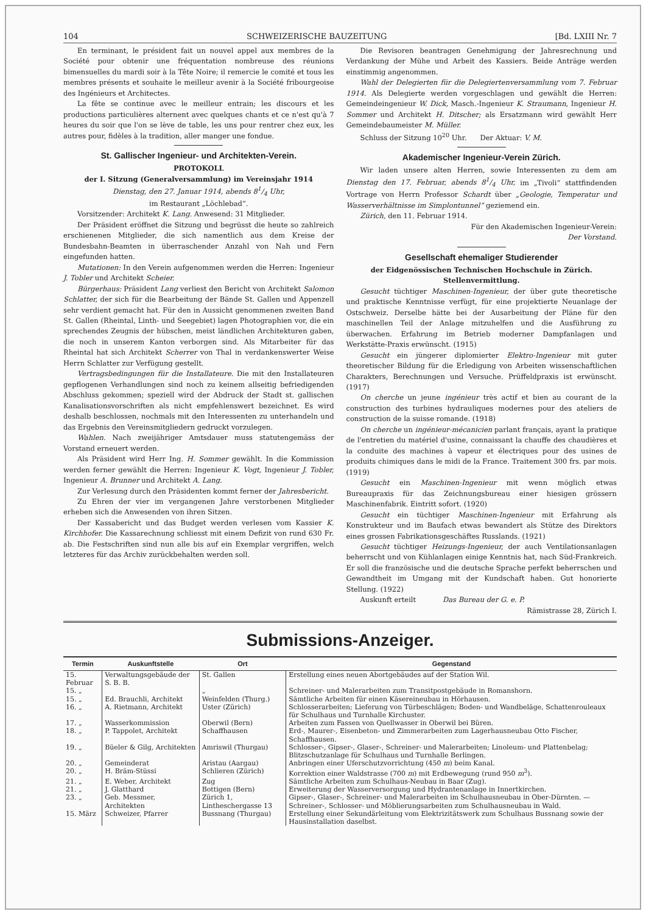104 SCHWEIZERISCHE BAUZEITUNG [Bd. LXIII Nr. 7
En terminant, le président fait un nouvel appel aux membres de la Société pour obtenir une fréquentation nombreuse des réunions bimensuelles du mardi soir à la Tête Noire; il remercie le comité et tous les membres présents et souhaite le meilleur avenir à la Société fribourgeoise des Ingénieurs et Architectes.
La fête se continue avec le meilleur entrain; les discours et les productions particulières alternent avec quelques chants et ce n'est qu'à 7 heures du soir que l'on se lève de table, les uns pour rentrer chez eux, les autres pour, fidèles à la tradition, aller manger une fondue.
St. Gallischer Ingenieur- und Architekten-Verein.
PROTOKOLL
der I. Sitzung (Generalversammlung) im Vereinsjahr 1914
Dienstag, den 27. Januar 1914, abends 81/4 Uhr,
im Restaurant „Löchlebad“.
Vorsitzender: Architekt K. Lang. Anwesend: 31 Mitglieder.
Der Präsident eröffnet die Sitzung und begrüsst die heute so zahlreich erschienenen Mitglieder, die sich namentlich aus dem Kreise der Bundesbahn-Beamten in überraschender Anzahl von Nah und Fern eingefunden hatten.
Mutationen: In den Verein aufgenommen werden die Herren: Ingenieur J. Tobler und Architekt Scheier.
Bürgerhaus: Präsident Lang verliest den Bericht von Architekt Salomon Schlatter, der sich für die Bearbeitung der Bände St. Gallen und Appenzell sehr verdient gemacht hat. Für den in Aussicht genommenen zweiten Band St. Gallen (Rheintal, Linth- und Seegebiet) lagen Photographien vor, die ein sprechendes Zeugnis der hübschen, meist ländlichen Architekturen gaben, die noch in unserem Kanton verborgen sind. Als Mitarbeiter für das Rheintal hat sich Architekt Scherrer von Thal in verdankenswerter Weise Herrn Schlatter zur Verfügung gestellt.
Vertragsbedingungen für die Installateure. Die mit den Installateuren gepflogenen Verhandlungen sind noch zu keinem allseitig befriedigenden Abschluss gekommen; speziell wird der Abdruck der Stadt st. gallischen Kanalisationsvorschriften als nicht empfehlenswert bezeichnet. Es wird deshalb beschlossen, nochmals mit den Interessenten zu unterhandeln und das Ergebnis den Vereinsmitgliedern gedruckt vorzulegen.
Wahlen. Nach zweijähriger Amtsdauer muss statutengemäss der Vorstand erneuert werden.
Als Präsident wird Herr Ing. H. Sommer gewählt. In die Kommission werden ferner gewählt die Herren: Ingenieur K. Vogt, Ingenieur J. Tobler, Ingenieur A. Brunner und Architekt A. Lang.
Zur Verlesung durch den Präsidenten kommt ferner der Jahresbericht.
Zu Ehren der vier im vergangenen Jahre verstorbenen Mitglieder erheben sich die Anwesenden von ihren Sitzen.
Der Kassabericht und das Budget werden verlesen vom Kassier K. Kirchhofer. Die Kassarechnung schliesst mit einem Defizit von rund 630 Fr. ab. Die Festschriften sind nun alle bis auf ein Exemplar vergriffen, welch letzteres für das Archiv zurückbehalten werden soll.
Die Revisoren beantragen Genehmigung der Jahresrechnung und Verdankung der Mühe und Arbeit des Kassiers. Beide Anträge werden einstimmig angenommen.
Wahl der Delegierten für die Delegiertenversammlung vom 7. Februar 1914. Als Delegierte werden vorgeschlagen und gewählt die Herren: Gemeindeingenieur W. Dick, Masch.-Ingenieur K. Straumann, Ingenieur H. Sommer und Architekt H. Ditscher; als Ersatzmann wird gewählt Herr Gemeindebaumeister M. Müller.
Schluss der Sitzung 10<sup>20</sup> Uhr. Der Aktuar: V. M.
Akademischer Ingenieur-Verein Zürich.
Wir laden unsere alten Herren, sowie Interessenten zu dem am Dienstag den 17. Februar, abends 81/4 Uhr, im „Tivoli“ stattfindenden Vortrage von Herrn Professor Schardt über „Geologie, Temperatur und Wasserverhältnisse im Simplontunnel“ geziemend ein.
Zürich, den 11. Februar 1914.
Für den Akademischen Ingenieur-Verein:
Der Vorstand.
Gesellschaft ehemaliger Studierender
der Eidgenössischen Technischen Hochschule in Zürich.
Stellenvermittlung.
Gesucht tüchtiger Maschinen-Ingenieur, der über gute theoretische und praktische Kenntnisse verfügt, für eine projektierte Neuanlage der Ostschweiz. Derselbe hätte bei der Ausarbeitung der Pläne für den maschinellen Teil der Anlage mitzuhelfen und die Ausführung zu überwachen. Erfahrung im Betrieb moderner Dampfanlagen und Werkstätte-Praxis erwünscht. (1915)
Gesucht ein jüngerer diplomierter Elektro-Ingenieur mit guter theoretischer Bildung für die Erledigung von Arbeiten wissenschaftlichen Charakters, Berechnungen und Versuche. Prüffeldpraxis ist erwünscht. (1917)
On cherche un jeune ingénieur très actif et bien au courant de la construction des turbines hydrauliques modernes pour des ateliers de construction de la suisse romande. (1918)
On cherche un ingénieur-mécanicien parlant français, ayant la pratique de l'entretien du matériel d'usine, connaissant la chauffe des chaudières et la conduite des machines à vapeur et électriques pour des usines de produits chimiques dans le midi de la France. Traitement 300 frs. par mois. (1919)
Gesucht ein Maschinen-Ingenieur mit wenn möglich etwas Bureaupraxis für das Zeichnungsbureau einer hiesigen grössern Maschinenfabrik. Eintritt sofort. (1920)
Gesucht ein tüchtiger Maschinen-Ingenieur mit Erfahrung als Konstrukteur und im Baufach etwas bewandert als Stütze des Direktors eines grossen Fabrikationsgeschäftes Russlands. (1921)
Gesucht tüchtiger Heizungs-Ingenieur, der auch Ventilationsanlagen beherrscht und von Kühlanlagen einige Kenntnis hat, nach Süd-Frankreich. Er soll die französische und die deutsche Sprache perfekt beherrschen und Gewandtheit im Umgang mit der Kundschaft haben. Gut honorierte Stellung. (1922)
Auskunft erteilt Das Bureau der G. e. P.
Rämistrasse 28, Zürich I.
Submissions-Anzeiger.
| Termin | Auskunftstelle | Ort | Gegenstand |
| --- | --- | --- | --- |
| 15. Februar | Verwaltungsgebäude der S. B. B. | St. Gallen | Erstellung eines neuen Abortgebäudes auf der Station Wil. |
| 15. „ | | „ | Schreiner- und Malerarbeiten zum Transitpostgebäude in Romanshorn. |
| 15. „ | Ed. Brauchli, Architekt | Weinfelden (Thurg.) | Sämtliche Arbeiten für einen Käsereineubau in Hörhausen. |
| 16. „ | A. Rietmann, Architekt | Uster (Zürich) | Schlosserarbeiten; Lieferung von Türbeschlägen; Boden- und Wandbeläge, Schattenrouleaux für Schulhaus und Turnhalle Kirchuster. |
| 17. „ | Wasserkommission | Oberwil (Bern) | Arbeiten zum Fassen von Quellwasser in Oberwil bei Büren. |
| 18. „ | P. Tappolet, Architekt | Schaffhausen | Erd-, Maurer-, Eisenbeton- und Zimmerarbeiten zum Lagerhausneubau Otto Fischer, Schaffhausen. |
| 19. „ | Büeler & Gilg, Architekten | Amriswil (Thurgau) | Schlosser-, Gipser-, Glaser-, Schreiner- und Malerarbeiten; Linoleum- und Plattenbelag; Blitzschutzanlage für Schulhaus und Turnhalle Berlingen. |
| 20. „ | Gemeinderat | Aristau (Aargau) | Anbringen einer Uferschutzvorrichtung (450 m ) beim Kanal. |
| 20. „ | H. Bräm-Stüssi | Schlieren (Zürich) | Korrektion einer Waldstrasse (700 m ) mit Erdbewegung (rund 950 m<sup>3</sup>). |
| 21. „ | E. Weber, Architekt | Zug | Sämtliche Arbeiten zum Schulhaus-Neubau in Baar (Zug). |
| 21. „ | J. Glatthard | Bottigen (Bern) | Erweiterung der Wasserversorgung und Hydrantenanlage in Innertkirchen. |
| 23. „ | Geb. Messmer, Architekten | Zürich 1, Lintheschergasse 13 | Gipser-, Glaser-, Schreiner- und Malerarbeiten im Schulhausneubau in Ober-Dürnten. — Schreiner-, Schlosser- und Möblierungsarbeiten zum Schulhausneubau in Wald. |
| 15. März | Schweizer, Pfarrer | Bussnang (Thurgau) | Erstellung einer Sekundärleitung vom Elektrizitätswerk zum Schulhaus Bussnang sowie der Hausinstallation daselbst. |